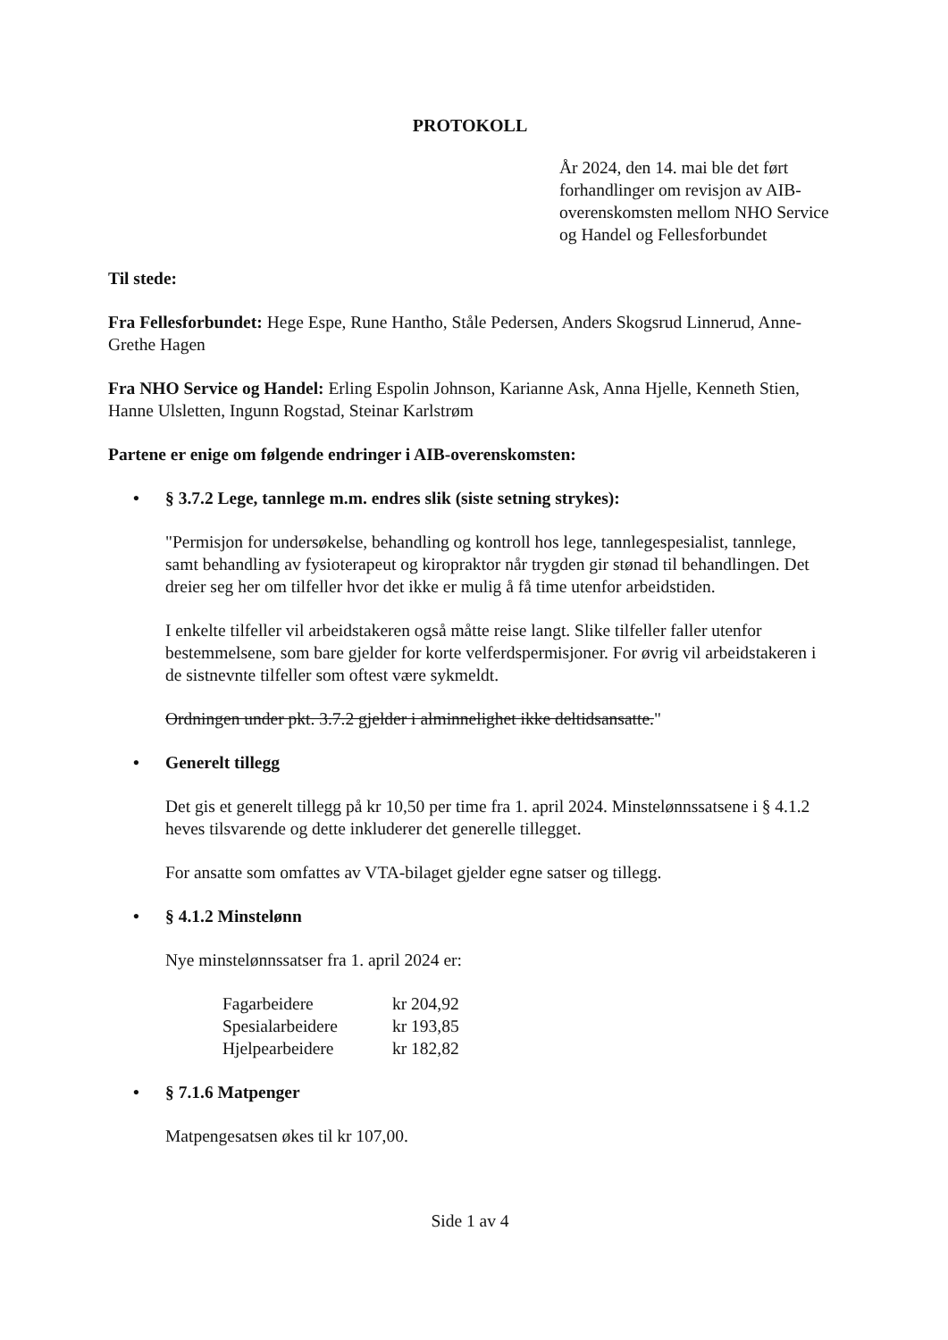PROTOKOLL
År 2024, den 14. mai ble det ført forhandlinger om revisjon av AIB-overenskomsten mellom NHO Service og Handel og Fellesforbundet
Til stede:
Fra Fellesforbundet: Hege Espe, Rune Hantho, Ståle Pedersen, Anders Skogsrud Linnerud, Anne-Grethe Hagen
Fra NHO Service og Handel: Erling Espolin Johnson, Karianne Ask, Anna Hjelle, Kenneth Stien, Hanne Ulsletten, Ingunn Rogstad, Steinar Karlstrøm
Partene er enige om følgende endringer i AIB-overenskomsten:
• § 3.7.2 Lege, tannlege m.m. endres slik (siste setning strykes):
"Permisjon for undersøkelse, behandling og kontroll hos lege, tannlegespesialist, tannlege, samt behandling av fysioterapeut og kiropraktor når trygden gir stønad til behandlingen. Det dreier seg her om tilfeller hvor det ikke er mulig å få time utenfor arbeidstiden.
I enkelte tilfeller vil arbeidstakeren også måtte reise langt. Slike tilfeller faller utenfor bestemmelsene, som bare gjelder for korte velferdspermisjoner. For øvrig vil arbeidstakeren i de sistnevnte tilfeller som oftest være sykmeldt.
Ordningen under pkt. 3.7.2 gjelder i alminnelighet ikke deltidsansatte."
• Generelt tillegg
Det gis et generelt tillegg på kr 10,50 per time fra 1. april 2024. Minstelønnssatsene i § 4.1.2 heves tilsvarende og dette inkluderer det generelle tillegget.
For ansatte som omfattes av VTA-bilaget gjelder egne satser og tillegg.
• § 4.1.2 Minstelønn
Nye minstelønnssatser fra 1. april 2024 er:
| Fagarbeidere | kr 204,92 |
| Spesialarbeidere | kr 193,85 |
| Hjelpearbeidere | kr 182,82 |
• § 7.1.6 Matpenger
Matpengesatsen økes til kr 107,00.
Side 1 av 4